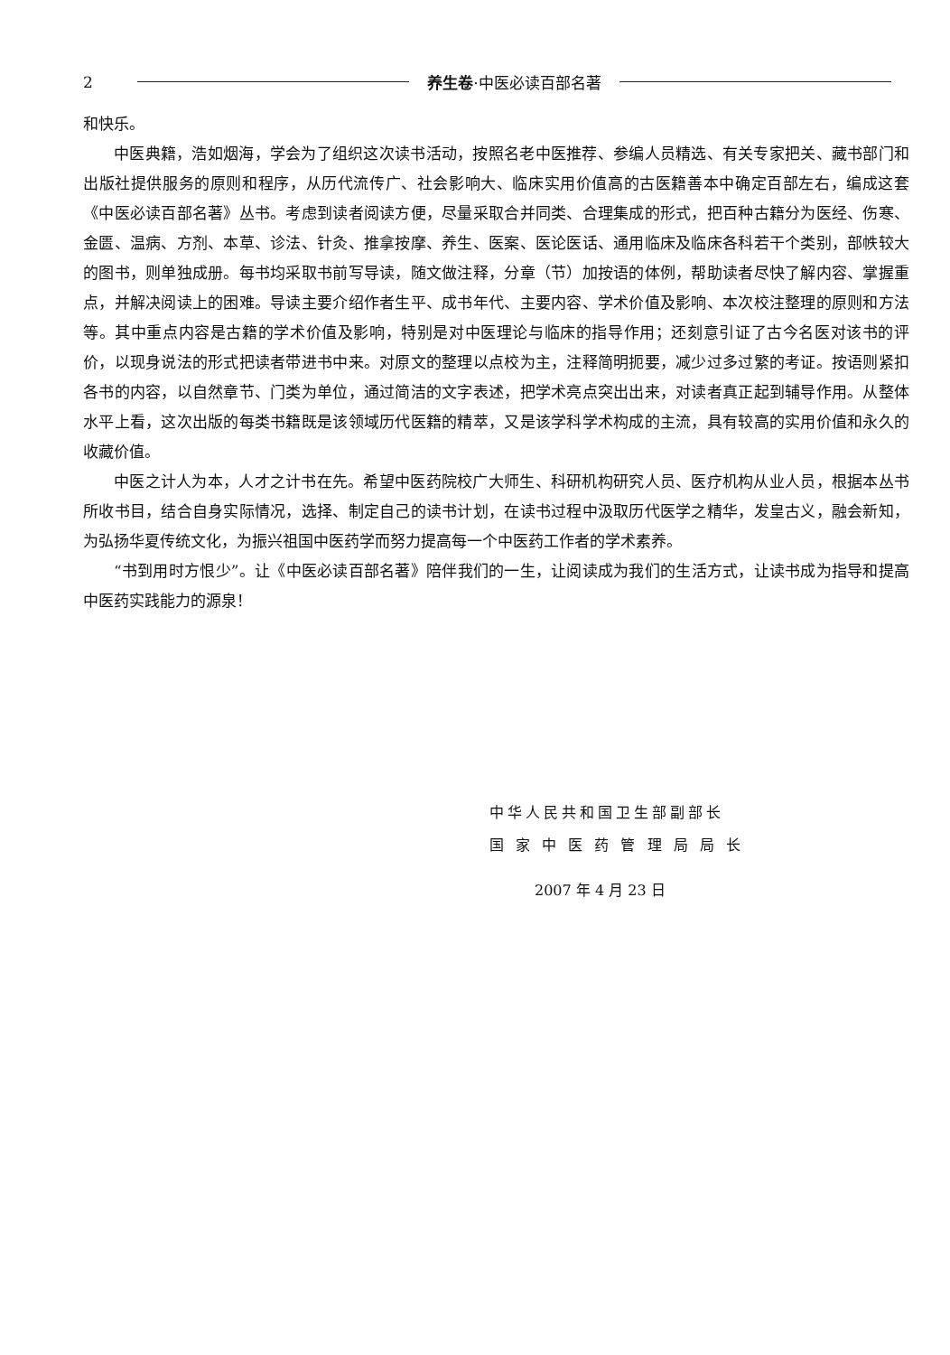2 养生卷·中医必读百部名著
和快乐。
中医典籍，浩如烟海，学会为了组织这次读书活动，按照名老中医推荐、参编人员精选、有关专家把关、藏书部门和出版社提供服务的原则和程序，从历代流传广、社会影响大、临床实用价值高的古医籍善本中确定百部左右，编成这套《中医必读百部名著》丛书。考虑到读者阅读方便，尽量采取合并同类、合理集成的形式，把百种古籍分为医经、伤寒、金匮、温病、方剂、本草、诊法、针灸、推拿按摩、养生、医案、医论医话、通用临床及临床各科若干个类别，部帙较大的图书，则单独成册。每书均采取书前写导读，随文做注释，分章（节）加按语的体例，帮助读者尽快了解内容、掌握重点，并解决阅读上的困难。导读主要介绍作者生平、成书年代、主要内容、学术价值及影响、本次校注整理的原则和方法等。其中重点内容是古籍的学术价值及影响，特别是对中医理论与临床的指导作用；还刻意引证了古今名医对该书的评价，以现身说法的形式把读者带进书中来。对原文的整理以点校为主，注释简明扼要，减少过多过繁的考证。按语则紧扣各书的内容，以自然章节、门类为单位，通过简洁的文字表述，把学术亮点突出出来，对读者真正起到辅导作用。从整体水平上看，这次出版的每类书籍既是该领域历代医籍的精萃，又是该学科学术构成的主流，具有较高的实用价值和永久的收藏价值。
中医之计人为本，人才之计书在先。希望中医药院校广大师生、科研机构研究人员、医疗机构从业人员，根据本丛书所收书目，结合自身实际情况，选择、制定自己的读书计划，在读书过程中汲取历代医学之精华，发皇古义，融会新知，为弘扬华夏传统文化，为振兴祖国中医药学而努力提高每一个中医药工作者的学术素养。
“书到用时方恨少”。让《中医必读百部名著》陪伴我们的一生，让阅读成为我们的生活方式，让读书成为指导和提高中医药实践能力的源泉！
中华人民共和国卫生部副部长
国 家 中 医 药 管 理 局 局 长
2007 年 4 月 23 日